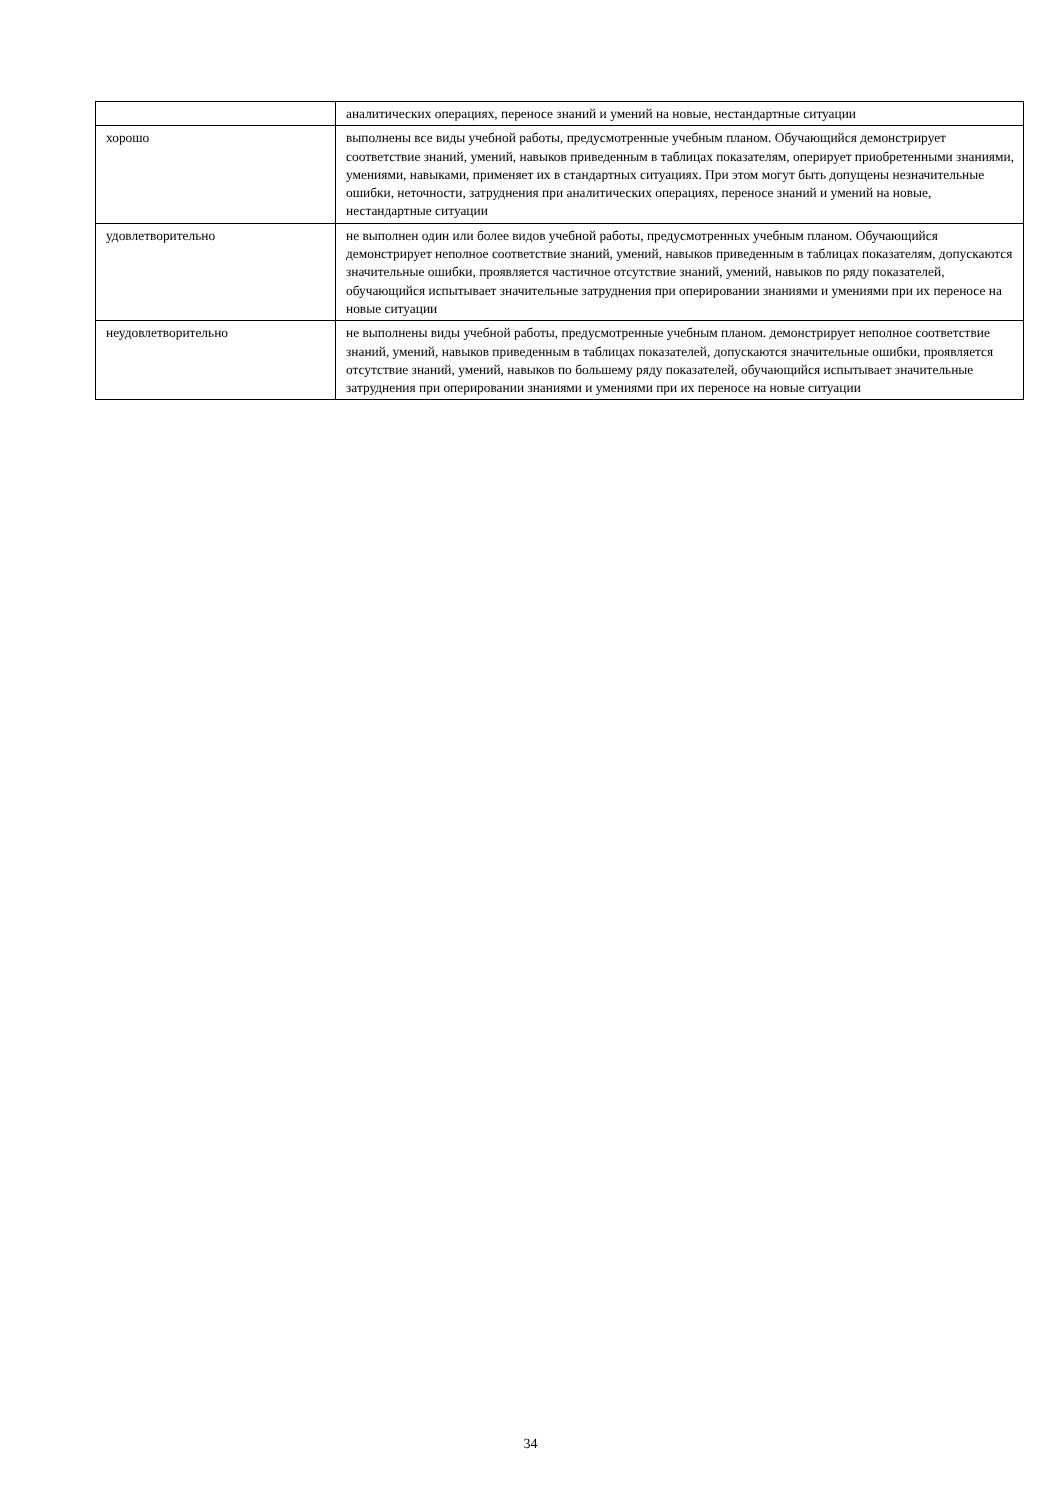| | аналитических операциях, переносе знаний и умений на новые, нестандартные ситуации |
| хорошо | выполнены все виды учебной работы, предусмотренные учебным планом. Обучающийся демонстрирует соответствие знаний, умений, навыков приведенным в таблицах показателям, оперирует приобретенными знаниями, умениями, навыками, применяет их в стандартных ситуациях. При этом могут быть допущены незначительные ошибки, неточности, затруднения при аналитических операциях, переносе знаний и умений на новые, нестандартные ситуации |
| удовлетворительно | не выполнен один или более видов учебной работы, предусмотренных учебным планом. Обучающийся демонстрирует неполное соответствие знаний, умений, навыков приведенным в таблицах показателям, допускаются значительные ошибки, проявляется частичное отсутствие знаний, умений, навыков по ряду показателей, обучающийся испытывает значительные затруднения при оперировании знаниями и умениями при их переносе на новые ситуации |
| неудовлетворительно | не выполнены виды учебной работы, предусмотренные учебным планом. демонстрирует неполное соответствие знаний, умений, навыков приведенным в таблицах показателей, допускаются значительные ошибки, проявляется отсутствие знаний, умений, навыков по большему ряду показателей, обучающийся испытывает значительные затруднения при оперировании знаниями и умениями при их переносе на новые ситуации |
34